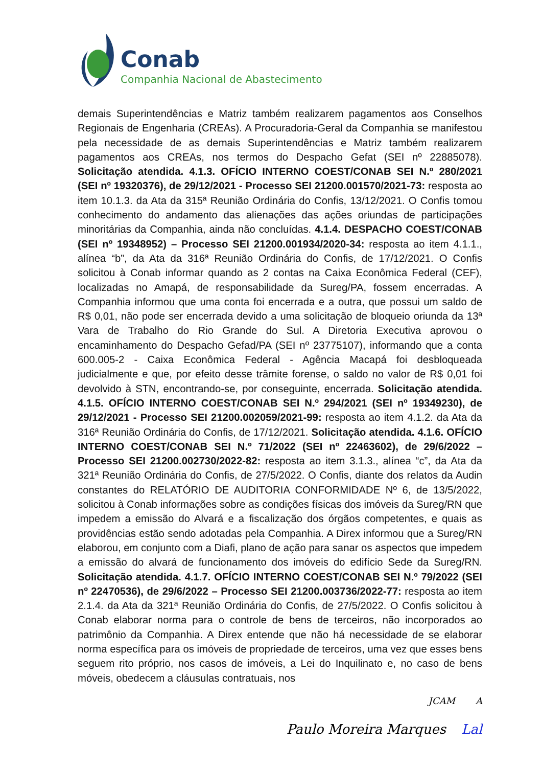Conab
Companhia Nacional de Abastecimento
demais Superintendências e Matriz também realizarem pagamentos aos Conselhos Regionais de Engenharia (CREAs). A Procuradoria-Geral da Companhia se manifestou pela necessidade de as demais Superintendências e Matriz também realizarem pagamentos aos CREAs, nos termos do Despacho Gefat (SEI nº 22885078). Solicitação atendida. 4.1.3. OFÍCIO INTERNO COEST/CONAB SEI N.º 280/2021 (SEI nº 19320376), de 29/12/2021 - Processo SEI 21200.001570/2021-73: resposta ao item 10.1.3. da Ata da 315ª Reunião Ordinária do Confis, 13/12/2021. O Confis tomou conhecimento do andamento das alienações das ações oriundas de participações minoritárias da Companhia, ainda não concluídas. 4.1.4. DESPACHO COEST/CONAB (SEI nº 19348952) – Processo SEI 21200.001934/2020-34: resposta ao item 4.1.1., alínea “b”, da Ata da 316ª Reunião Ordinária do Confis, de 17/12/2021. O Confis solicitou à Conab informar quando as 2 contas na Caixa Econômica Federal (CEF), localizadas no Amapá, de responsabilidade da Sureg/PA, fossem encerradas. A Companhia informou que uma conta foi encerrada e a outra, que possui um saldo de R$ 0,01, não pode ser encerrada devido a uma solicitação de bloqueio oriunda da 13ª Vara de Trabalho do Rio Grande do Sul. A Diretoria Executiva aprovou o encaminhamento do Despacho Gefad/PA (SEI nº 23775107), informando que a conta 600.005-2 - Caixa Econômica Federal - Agência Macapá foi desbloqueada judicialmente e que, por efeito desse trâmite forense, o saldo no valor de R$ 0,01 foi devolvido à STN, encontrando-se, por conseguinte, encerrada. Solicitação atendida. 4.1.5. OFÍCIO INTERNO COEST/CONAB SEI N.º 294/2021 (SEI nº 19349230), de 29/12/2021 - Processo SEI 21200.002059/2021-99: resposta ao item 4.1.2. da Ata da 316ª Reunião Ordinária do Confis, de 17/12/2021. Solicitação atendida. 4.1.6. OFÍCIO INTERNO COEST/CONAB SEI N.º 71/2022 (SEI nº 22463602), de 29/6/2022 – Processo SEI 21200.002730/2022-82: resposta ao item 3.1.3., alínea “c”, da Ata da 321ª Reunião Ordinária do Confis, de 27/5/2022. O Confis, diante dos relatos da Audin constantes do RELATÓRIO DE AUDITORIA CONFORMIDADE Nº 6, de 13/5/2022, solicitou à Conab informações sobre as condições físicas dos imóveis da Sureg/RN que impedem a emissão do Alvará e a fiscalização dos órgãos competentes, e quais as providências estão sendo adotadas pela Companhia. A Direx informou que a Sureg/RN elaborou, em conjunto com a Diafi, plano de ação para sanar os aspectos que impedem a emissão do alvará de funcionamento dos imóveis do edifício Sede da Sureg/RN. Solicitação atendida. 4.1.7. OFÍCIO INTERNO COEST/CONAB SEI N.º 79/2022 (SEI nº 22470536), de 29/6/2022 – Processo SEI 21200.003736/2022-77: resposta ao item 2.1.4. da Ata da 321ª Reunião Ordinária do Confis, de 27/5/2022. O Confis solicitou à Conab elaborar norma para o controle de bens de terceiros, não incorporados ao patrimônio da Companhia. A Direx entende que não há necessidade de se elaborar norma específica para os imóveis de propriedade de terceiros, uma vez que esses bens seguem rito próprio, nos casos de imóveis, a Lei do Inquilinato e, no caso de bens móveis, obedecem a cláusulas contratuais, nos
JCAM A
Paulo Moreira Marques Lal